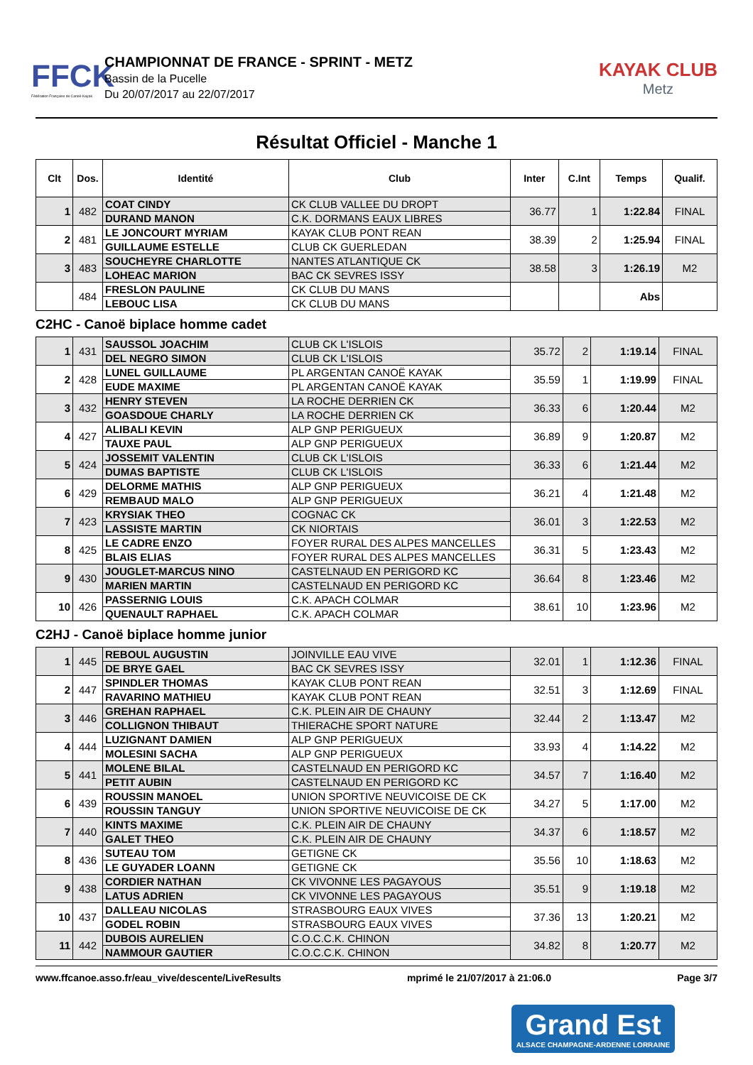FFCK
Fédération Française de Canoë-Kayak
CHAMPIONNAT DE FRANCE - SPRINT - METZ
Bassin de la Pucelle
Du 20/07/2017 au 22/07/2017
KAYAK CLUB
Metz
Résultat Officiel - Manche 1
| Clt | Dos. | Identité | Club | Inter | C.Int | Temps | Qualif. |
| --- | --- | --- | --- | --- | --- | --- | --- |
| 1 | 482 | COAT CINDY | CK CLUB VALLEE DU DROPT | 36.77 | 1 | 1:22.84 | FINAL |
| | | DURAND MANON | C.K. DORMANS EAUX LIBRES | | | | |
| 2 | 481 | LE JONCOURT MYRIAM | KAYAK CLUB PONT REAN | 38.39 | 2 | 1:25.94 | FINAL |
| | | GUILLAUME ESTELLE | CLUB CK GUERLEDAN | | | | |
| 3 | 483 | SOUCHEYRE CHARLOTTE | NANTES ATLANTIQUE CK | 38.58 | 3 | 1:26.19 | M2 |
| | | LOHEAC MARION | BAC CK SEVRES ISSY | | | | |
| | 484 | FRESLON PAULINE | CK CLUB DU MANS | | | Abs | |
| | | LEBOUC LISA | CK CLUB DU MANS | | | | |
C2HC - Canoë biplace homme cadet
| 1 | 431 | SAUSSOL JOACHIM | CLUB CK L'ISLOIS | 35.72 | 2 | 1:19.14 | FINAL |
| | | DEL NEGRO SIMON | CLUB CK L'ISLOIS | | | | |
| 2 | 428 | LUNEL GUILLAUME | PL ARGENTAN CANOË KAYAK | 35.59 | 1 | 1:19.99 | FINAL |
| | | EUDE MAXIME | PL ARGENTAN CANOË KAYAK | | | | |
| 3 | 432 | HENRY STEVEN | LA ROCHE DERRIEN CK | 36.33 | 6 | 1:20.44 | M2 |
| | | GOASDOUE CHARLY | LA ROCHE DERRIEN CK | | | | |
| 4 | 427 | ALIBALI KEVIN | ALP GNP PERIGUEUX | 36.89 | 9 | 1:20.87 | M2 |
| | | TAUXE PAUL | ALP GNP PERIGUEUX | | | | |
| 5 | 424 | JOSSEMIT VALENTIN | CLUB CK L'ISLOIS | 36.33 | 6 | 1:21.44 | M2 |
| | | DUMAS BAPTISTE | CLUB CK L'ISLOIS | | | | |
| 6 | 429 | DELORME MATHIS | ALP GNP PERIGUEUX | 36.21 | 4 | 1:21.48 | M2 |
| | | REMBAUD MALO | ALP GNP PERIGUEUX | | | | |
| 7 | 423 | KRYSIAK THEO | COGNAC CK | 36.01 | 3 | 1:22.53 | M2 |
| | | LASSISTE MARTIN | CK NIORTAIS | | | | |
| 8 | 425 | LE CADRE ENZO | FOYER RURAL DES ALPES MANCELLES | 36.31 | 5 | 1:23.43 | M2 |
| | | BLAIS ELIAS | FOYER RURAL DES ALPES MANCELLES | | | | |
| 9 | 430 | JOUGLET-MARCUS NINO | CASTELNAUD EN PERIGORD KC | 36.64 | 8 | 1:23.46 | M2 |
| | | MARIEN MARTIN | CASTELNAUD EN PERIGORD KC | | | | |
| 10 | 426 | PASSERNIG LOUIS | C.K. APACH COLMAR | 38.61 | 10 | 1:23.96 | M2 |
| | | QUENAULT RAPHAEL | C.K. APACH COLMAR | | | | |
C2HJ - Canoë biplace homme junior
| 1 | 445 | REBOUL AUGUSTIN | JOINVILLE EAU VIVE | 32.01 | 1 | 1:12.36 | FINAL |
| | | DE BRYE GAEL | BAC CK SEVRES ISSY | | | | |
| 2 | 447 | SPINDLER THOMAS | KAYAK CLUB PONT REAN | 32.51 | 3 | 1:12.69 | FINAL |
| | | RAVARINO MATHIEU | KAYAK CLUB PONT REAN | | | | |
| 3 | 446 | GREHAN RAPHAEL | C.K. PLEIN AIR DE CHAUNY | 32.44 | 2 | 1:13.47 | M2 |
| | | COLLIGNON THIBAUT | THIERACHE SPORT NATURE | | | | |
| 4 | 444 | LUZIGNANT DAMIEN | ALP GNP PERIGUEUX | 33.93 | 4 | 1:14.22 | M2 |
| | | MOLESINI SACHA | ALP GNP PERIGUEUX | | | | |
| 5 | 441 | MOLENE BILAL | CASTELNAUD EN PERIGORD KC | 34.57 | 7 | 1:16.40 | M2 |
| | | PETIT AUBIN | CASTELNAUD EN PERIGORD KC | | | | |
| 6 | 439 | ROUSSIN MANOEL | UNION SPORTIVE NEUVICOISE DE CK | 34.27 | 5 | 1:17.00 | M2 |
| | | ROUSSIN TANGUY | UNION SPORTIVE NEUVICOISE DE CK | | | | |
| 7 | 440 | KINTS MAXIME | C.K. PLEIN AIR DE CHAUNY | 34.37 | 6 | 1:18.57 | M2 |
| | | GALET THEO | C.K. PLEIN AIR DE CHAUNY | | | | |
| 8 | 436 | SUTEAU TOM | GETIGNE CK | 35.56 | 10 | 1:18.63 | M2 |
| | | LE GUYADER LOANN | GETIGNE CK | | | | |
| 9 | 438 | CORDIER NATHAN | CK VIVONNE LES PAGAYOUS | 35.51 | 9 | 1:19.18 | M2 |
| | | LATUS ADRIEN | CK VIVONNE LES PAGAYOUS | | | | |
| 10 | 437 | DALLEAU NICOLAS | STRASBOURG EAUX VIVES | 37.36 | 13 | 1:20.21 | M2 |
| | | GODEL ROBIN | STRASBOURG EAUX VIVES | | | | |
| 11 | 442 | DUBOIS AURELIEN | C.O.C.C.K. CHINON | 34.82 | 8 | 1:20.77 | M2 |
| | | NAMMOUR GAUTIER | C.O.C.C.K. CHINON | | | | |
www.ffcanoe.asso.fr/eau_vive/descente/LiveResults mprimé le 21/07/2017 à 21:06.0 Page 3/7
Grand Est
ALSACE CHAMPAGNE-ARDENNE LORRAINE